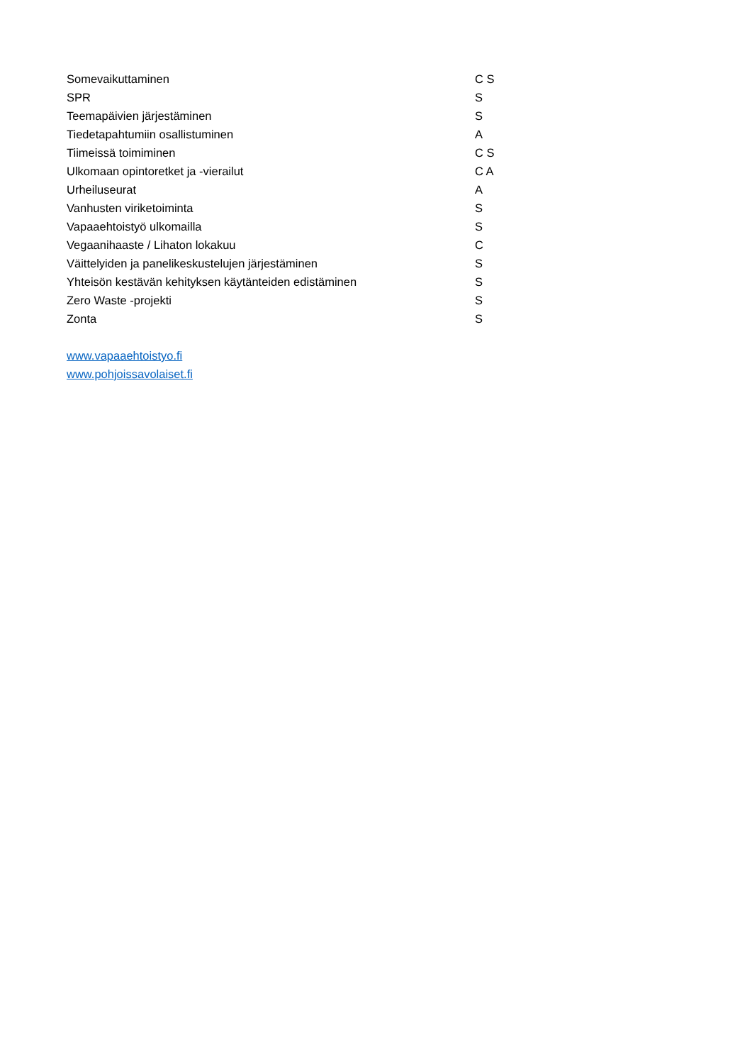| Somevaikuttaminen | C S |
| SPR | S |
| Teemapäivien järjestäminen | S |
| Tiedetapahtumiin osallistuminen | A |
| Tiimeissä toimiminen | C S |
| Ulkomaan opintoretket ja -vierailut | C A |
| Urheiluseurat | A |
| Vanhusten viriketoiminta | S |
| Vapaaehtoistyö ulkomailla | S |
| Vegaanihaaste / Lihaton lokakuu | C |
| Väittelyiden ja panelikeskustelujen järjestäminen | S |
| Yhteisön kestävän kehityksen käytänteiden edistäminen | S |
| Zero Waste -projekti | S |
| Zonta | S |
www.vapaaehtoistyo.fi
www.pohjoissavolaiset.fi